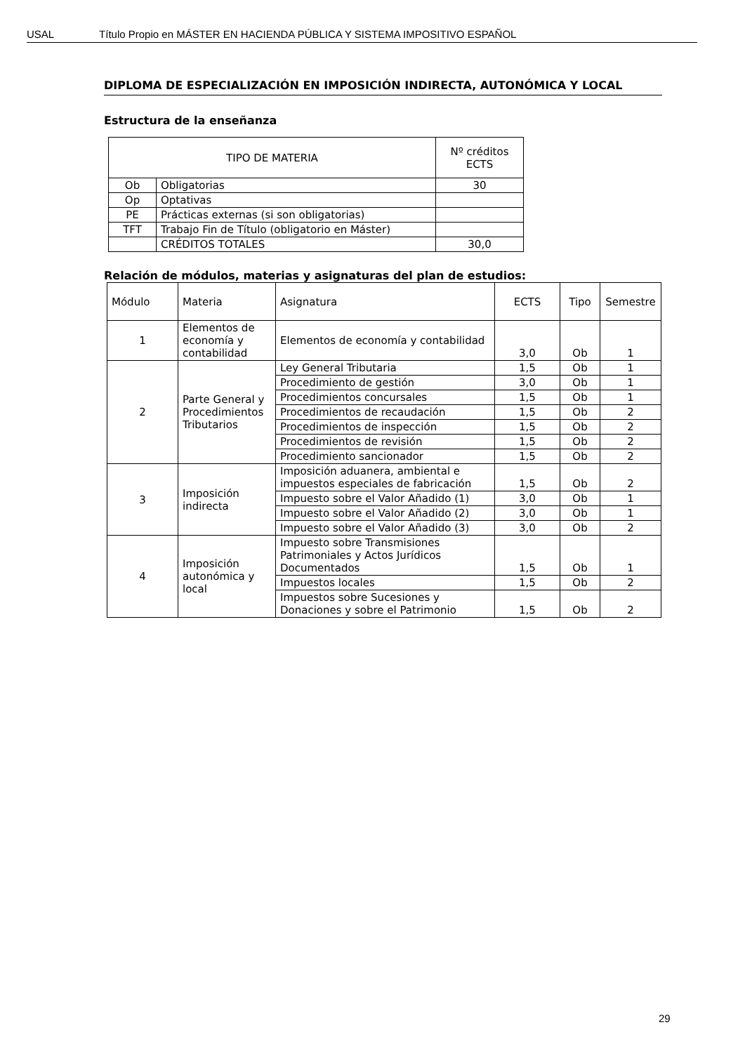USAL Título Propio en MÁSTER EN HACIENDA PÚBLICA Y SISTEMA IMPOSITIVO ESPAÑOL
DIPLOMA DE ESPECIALIZACIÓN EN IMPOSICIÓN INDIRECTA, AUTONÓMICA Y LOCAL
Estructura de la enseñanza
| TIPO DE MATERIA | | Nº créditos ECTS |
| --- | --- | --- |
| Ob | Obligatorias | 30 |
| Op | Optativas | |
| PE | Prácticas externas (si son obligatorias) | |
| TFT | Trabajo Fin de Título (obligatorio en Máster) | |
| | CRÉDITOS TOTALES | 30,0 |
Relación de módulos, materias y asignaturas del plan de estudios:
| Módulo | Materia | Asignatura | ECTS | Tipo | Semestre |
| --- | --- | --- | --- | --- | --- |
| 1 | Elementos de economía y contabilidad | Elementos de economía y contabilidad | 3,0 | Ob | 1 |
| 2 | Parte General y Procedimientos Tributarios | Ley General Tributaria | 1,5 | Ob | 1 |
| | | Procedimiento de gestión | 3,0 | Ob | 1 |
| | | Procedimientos concursales | 1,5 | Ob | 1 |
| | | Procedimientos de recaudación | 1,5 | Ob | 2 |
| | | Procedimientos de inspección | 1,5 | Ob | 2 |
| | | Procedimientos de revisión | 1,5 | Ob | 2 |
| | | Procedimiento sancionador | 1,5 | Ob | 2 |
| 3 | Imposición indirecta | Imposición aduanera, ambiental e impuestos especiales de fabricación | 1,5 | Ob | 2 |
| | | Impuesto sobre el Valor Añadido (1) | 3,0 | Ob | 1 |
| | | Impuesto sobre el Valor Añadido (2) | 3,0 | Ob | 1 |
| | | Impuesto sobre el Valor Añadido (3) | 3,0 | Ob | 2 |
| 4 | Imposición autonómica y local | Impuesto sobre Transmisiones Patrimoniales y Actos Jurídicos Documentados | 1,5 | Ob | 1 |
| | | Impuestos locales | 1,5 | Ob | 2 |
| | | Impuestos sobre Sucesiones y Donaciones y sobre el Patrimonio | 1,5 | Ob | 2 |
29